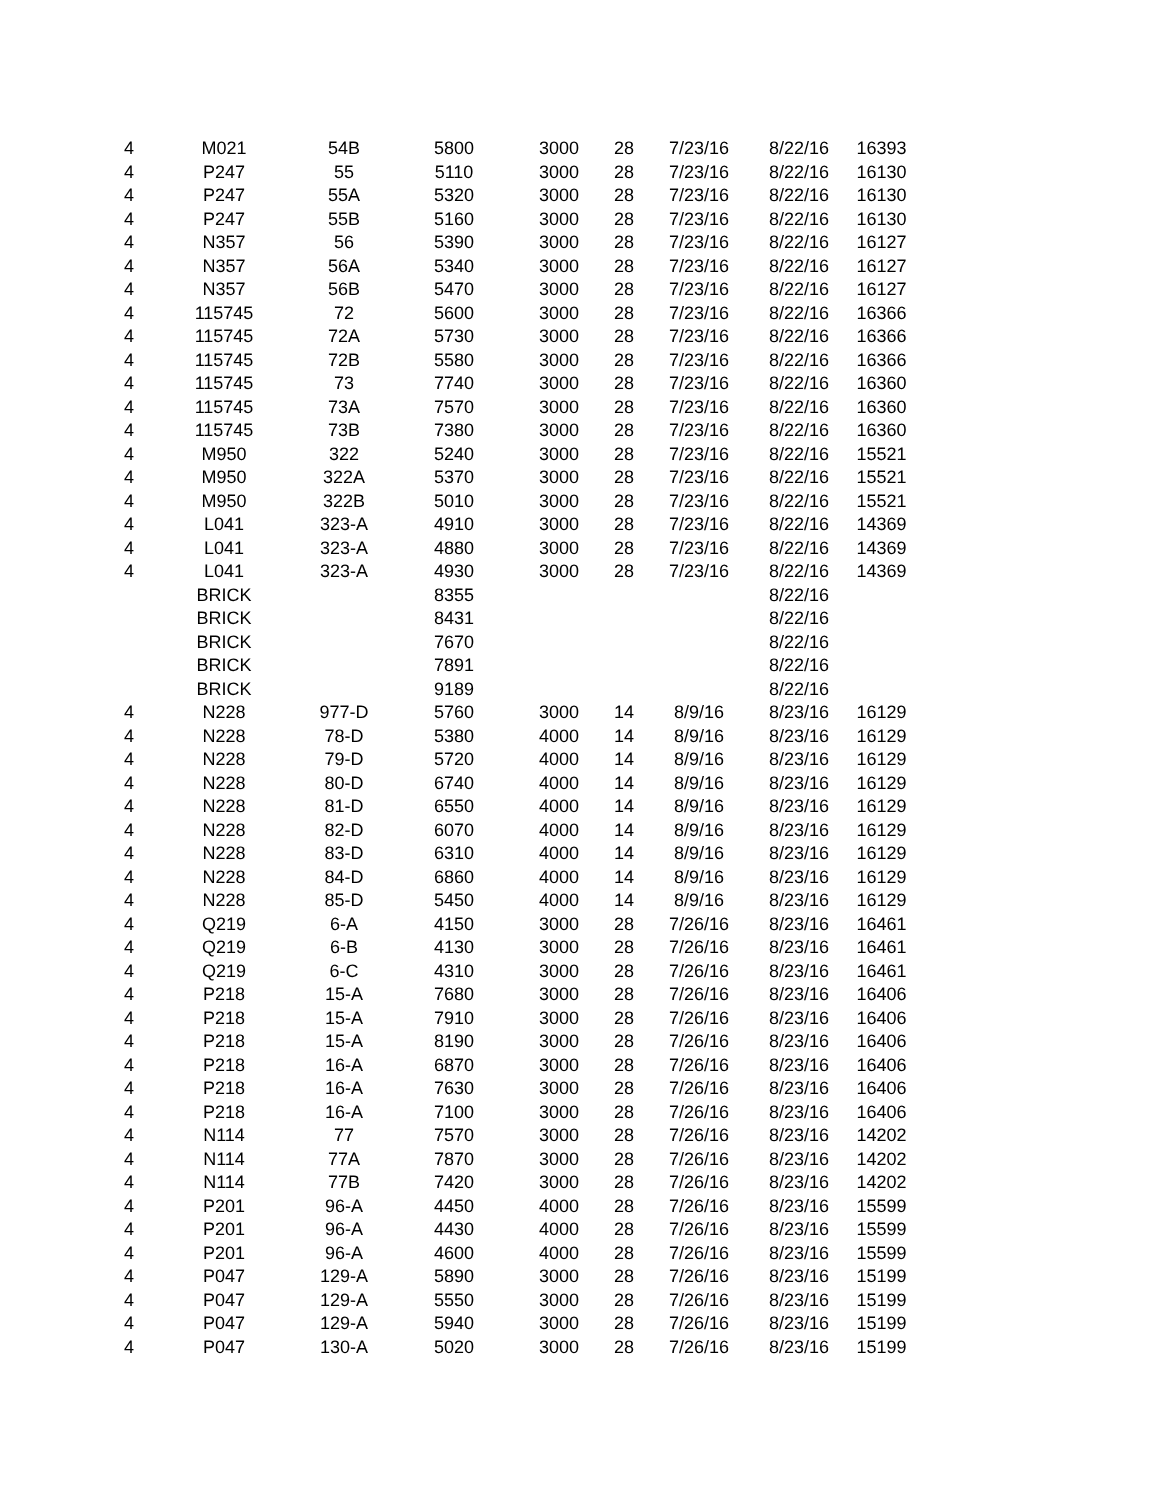| 4 | M021 | 54B | 5800 | 3000 | 28 | 7/23/16 | 8/22/16 | 16393 |
| 4 | P247 | 55 | 5110 | 3000 | 28 | 7/23/16 | 8/22/16 | 16130 |
| 4 | P247 | 55A | 5320 | 3000 | 28 | 7/23/16 | 8/22/16 | 16130 |
| 4 | P247 | 55B | 5160 | 3000 | 28 | 7/23/16 | 8/22/16 | 16130 |
| 4 | N357 | 56 | 5390 | 3000 | 28 | 7/23/16 | 8/22/16 | 16127 |
| 4 | N357 | 56A | 5340 | 3000 | 28 | 7/23/16 | 8/22/16 | 16127 |
| 4 | N357 | 56B | 5470 | 3000 | 28 | 7/23/16 | 8/22/16 | 16127 |
| 4 | 115745 | 72 | 5600 | 3000 | 28 | 7/23/16 | 8/22/16 | 16366 |
| 4 | 115745 | 72A | 5730 | 3000 | 28 | 7/23/16 | 8/22/16 | 16366 |
| 4 | 115745 | 72B | 5580 | 3000 | 28 | 7/23/16 | 8/22/16 | 16366 |
| 4 | 115745 | 73 | 7740 | 3000 | 28 | 7/23/16 | 8/22/16 | 16360 |
| 4 | 115745 | 73A | 7570 | 3000 | 28 | 7/23/16 | 8/22/16 | 16360 |
| 4 | 115745 | 73B | 7380 | 3000 | 28 | 7/23/16 | 8/22/16 | 16360 |
| 4 | M950 | 322 | 5240 | 3000 | 28 | 7/23/16 | 8/22/16 | 15521 |
| 4 | M950 | 322A | 5370 | 3000 | 28 | 7/23/16 | 8/22/16 | 15521 |
| 4 | M950 | 322B | 5010 | 3000 | 28 | 7/23/16 | 8/22/16 | 15521 |
| 4 | L041 | 323-A | 4910 | 3000 | 28 | 7/23/16 | 8/22/16 | 14369 |
| 4 | L041 | 323-A | 4880 | 3000 | 28 | 7/23/16 | 8/22/16 | 14369 |
| 4 | L041 | 323-A | 4930 | 3000 | 28 | 7/23/16 | 8/22/16 | 14369 |
| | BRICK | | 8355 | | | | 8/22/16 | |
| | BRICK | | 8431 | | | | 8/22/16 | |
| | BRICK | | 7670 | | | | 8/22/16 | |
| | BRICK | | 7891 | | | | 8/22/16 | |
| | BRICK | | 9189 | | | | 8/22/16 | |
| 4 | N228 | 977-D | 5760 | 3000 | 14 | 8/9/16 | 8/23/16 | 16129 |
| 4 | N228 | 78-D | 5380 | 4000 | 14 | 8/9/16 | 8/23/16 | 16129 |
| 4 | N228 | 79-D | 5720 | 4000 | 14 | 8/9/16 | 8/23/16 | 16129 |
| 4 | N228 | 80-D | 6740 | 4000 | 14 | 8/9/16 | 8/23/16 | 16129 |
| 4 | N228 | 81-D | 6550 | 4000 | 14 | 8/9/16 | 8/23/16 | 16129 |
| 4 | N228 | 82-D | 6070 | 4000 | 14 | 8/9/16 | 8/23/16 | 16129 |
| 4 | N228 | 83-D | 6310 | 4000 | 14 | 8/9/16 | 8/23/16 | 16129 |
| 4 | N228 | 84-D | 6860 | 4000 | 14 | 8/9/16 | 8/23/16 | 16129 |
| 4 | N228 | 85-D | 5450 | 4000 | 14 | 8/9/16 | 8/23/16 | 16129 |
| 4 | Q219 | 6-A | 4150 | 3000 | 28 | 7/26/16 | 8/23/16 | 16461 |
| 4 | Q219 | 6-B | 4130 | 3000 | 28 | 7/26/16 | 8/23/16 | 16461 |
| 4 | Q219 | 6-C | 4310 | 3000 | 28 | 7/26/16 | 8/23/16 | 16461 |
| 4 | P218 | 15-A | 7680 | 3000 | 28 | 7/26/16 | 8/23/16 | 16406 |
| 4 | P218 | 15-A | 7910 | 3000 | 28 | 7/26/16 | 8/23/16 | 16406 |
| 4 | P218 | 15-A | 8190 | 3000 | 28 | 7/26/16 | 8/23/16 | 16406 |
| 4 | P218 | 16-A | 6870 | 3000 | 28 | 7/26/16 | 8/23/16 | 16406 |
| 4 | P218 | 16-A | 7630 | 3000 | 28 | 7/26/16 | 8/23/16 | 16406 |
| 4 | P218 | 16-A | 7100 | 3000 | 28 | 7/26/16 | 8/23/16 | 16406 |
| 4 | N114 | 77 | 7570 | 3000 | 28 | 7/26/16 | 8/23/16 | 14202 |
| 4 | N114 | 77A | 7870 | 3000 | 28 | 7/26/16 | 8/23/16 | 14202 |
| 4 | N114 | 77B | 7420 | 3000 | 28 | 7/26/16 | 8/23/16 | 14202 |
| 4 | P201 | 96-A | 4450 | 4000 | 28 | 7/26/16 | 8/23/16 | 15599 |
| 4 | P201 | 96-A | 4430 | 4000 | 28 | 7/26/16 | 8/23/16 | 15599 |
| 4 | P201 | 96-A | 4600 | 4000 | 28 | 7/26/16 | 8/23/16 | 15599 |
| 4 | P047 | 129-A | 5890 | 3000 | 28 | 7/26/16 | 8/23/16 | 15199 |
| 4 | P047 | 129-A | 5550 | 3000 | 28 | 7/26/16 | 8/23/16 | 15199 |
| 4 | P047 | 129-A | 5940 | 3000 | 28 | 7/26/16 | 8/23/16 | 15199 |
| 4 | P047 | 130-A | 5020 | 3000 | 28 | 7/26/16 | 8/23/16 | 15199 |